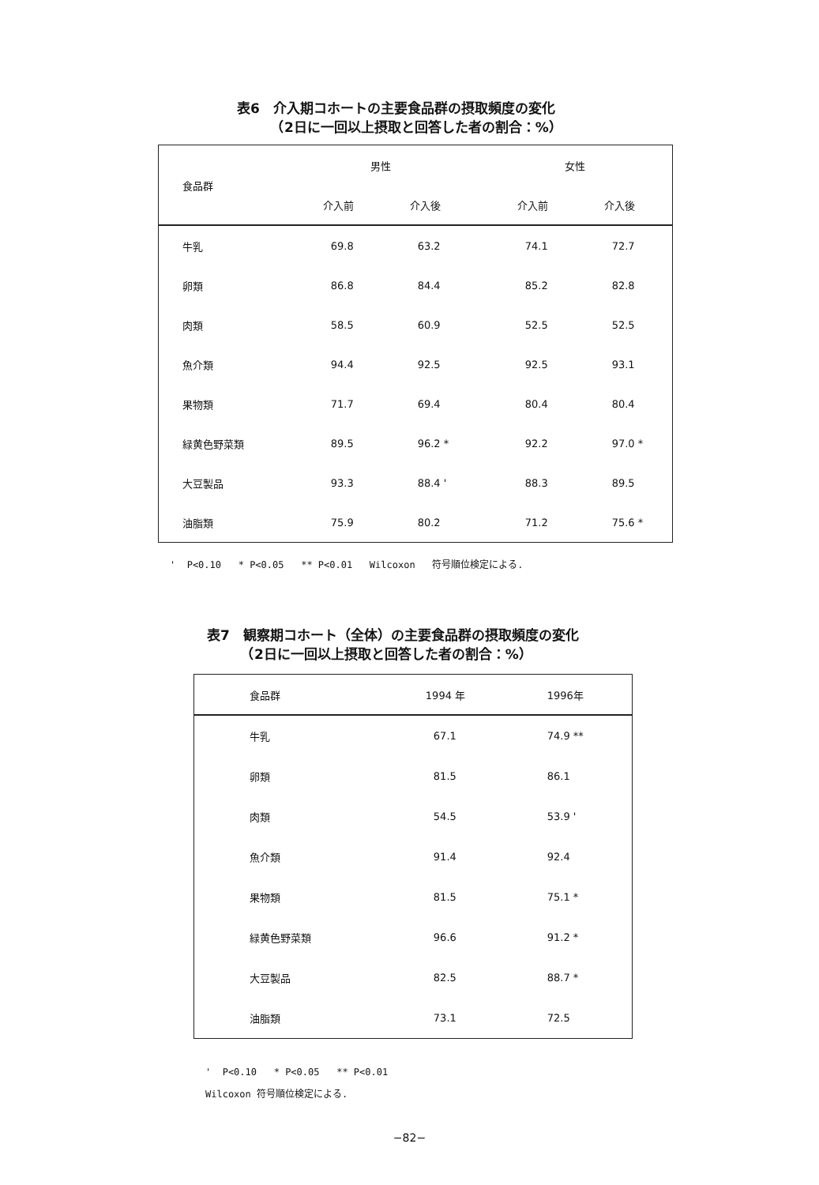表6　介入期コホートの主要食品群の摂取頻度の変化
　　　（2日に一回以上摂取と回答した者の割合：%）
| 食品群 | 男性 | | 女性 | |
| --- | --- | --- | --- | --- |
| | 介入前 | 介入後 | 介入前 | 介入後 |
| 牛乳 | 69.8 | 63.2 | 74.1 | 72.7 |
| 卵類 | 86.8 | 84.4 | 85.2 | 82.8 |
| 肉類 | 58.5 | 60.9 | 52.5 | 52.5 |
| 魚介類 | 94.4 | 92.5 | 92.5 | 93.1 |
| 果物類 | 71.7 | 69.4 | 80.4 | 80.4 |
| 緑黄色野菜類 | 89.5 | 96.2 * | 92.2 | 97.0 * |
| 大豆製品 | 93.3 | 88.4 ' | 88.3 | 89.5 |
| 油脂類 | 75.9 | 80.2 | 71.2 | 75.6 * |
' P<0.10 * P<0.05 ** P<0.01 Wilcoxon 符号順位検定による.
表7　観察期コホート（全体）の主要食品群の摂取頻度の変化
　　　（2日に一回以上摂取と回答した者の割合：%）
| 食品群 | 1994 年 | 1996年 |
| --- | --- | --- |
| 牛乳 | 67.1 | 74.9 ** |
| 卵類 | 81.5 | 86.1 |
| 肉類 | 54.5 | 53.9 ' |
| 魚介類 | 91.4 | 92.4 |
| 果物類 | 81.5 | 75.1 * |
| 緑黄色野菜類 | 96.6 | 91.2 * |
| 大豆製品 | 82.5 | 88.7 * |
| 油脂類 | 73.1 | 72.5 |
' P<0.10 * P<0.05 ** P<0.01
Wilcoxon 符号順位検定による.
−82−